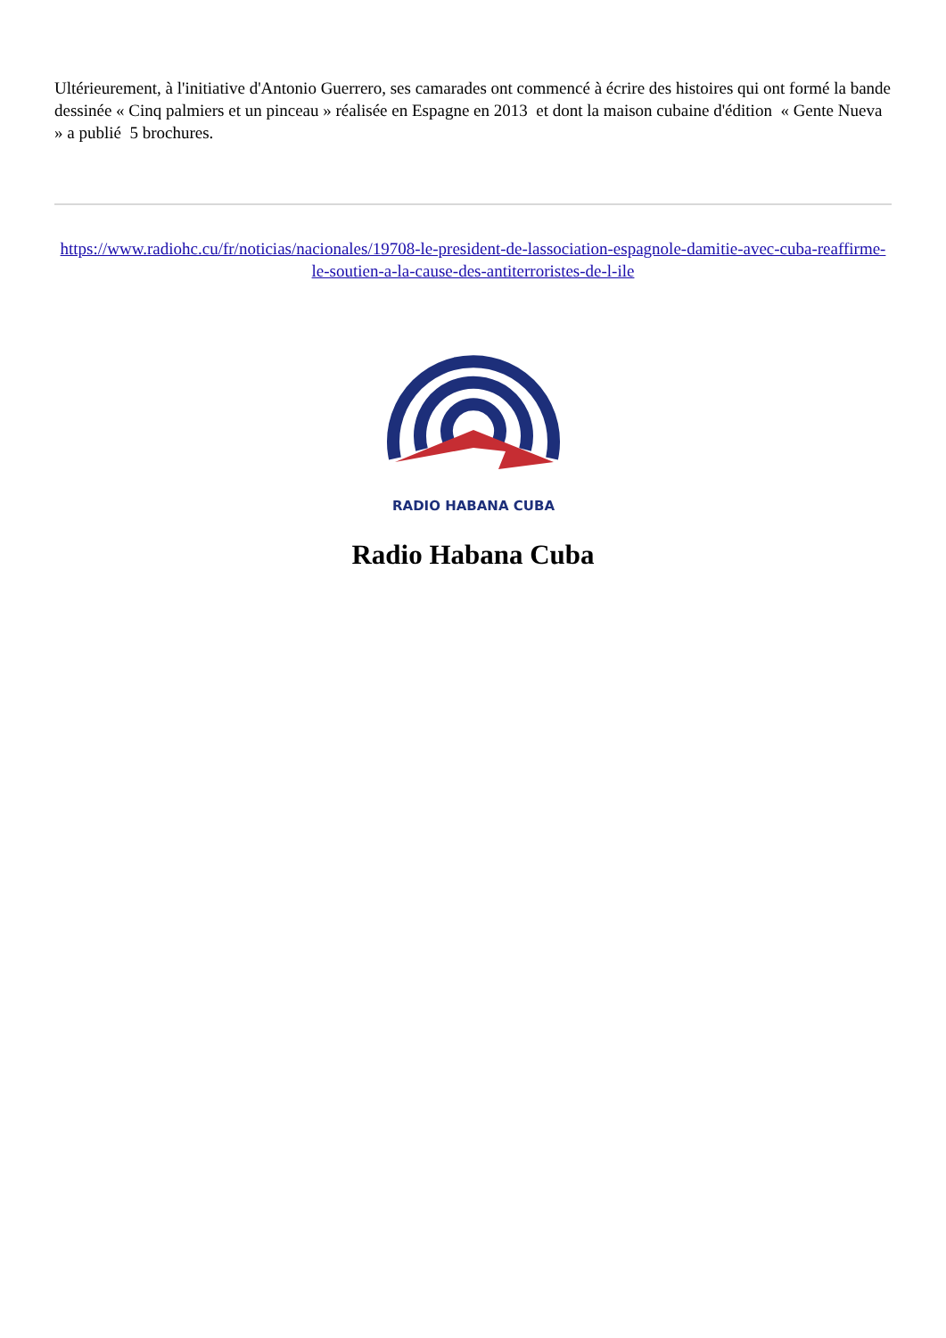Ultérieurement, à l'initiative d'Antonio Guerrero, ses camarades ont commencé à écrire des histoires qui ont formé la bande dessinée « Cinq palmiers et un pinceau » réalisée en Espagne en 2013 et dont la maison cubaine d'édition « Gente Nueva » a publié 5 brochures.
https://www.radiohc.cu/fr/noticias/nacionales/19708-le-president-de-lassociation-espagnole-damitie-avec-cuba-reaffirme-le-soutien-a-la-cause-des-antiterroristes-de-l-ile
RADIO HABANA CUBA
Radio Habana Cuba